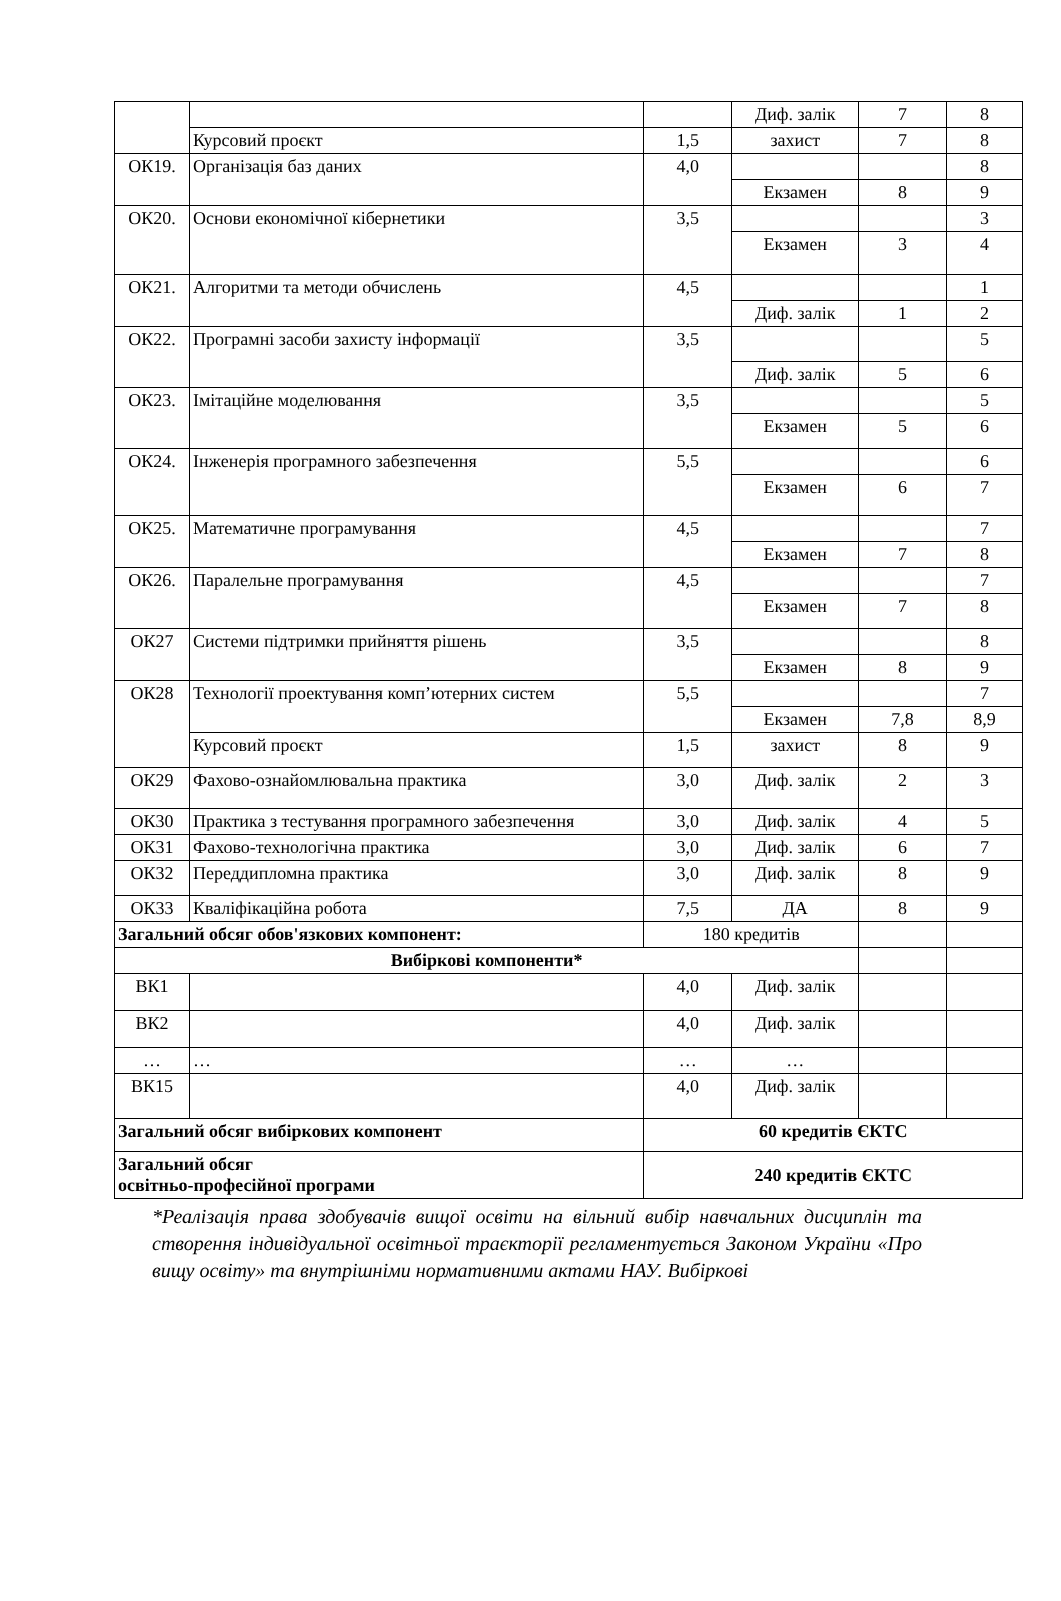| | | | Диф. залік | 7 | 8 |
| | Курсовий проєкт | 1,5 | захист | 7 | 8 |
| ОК19. | Організація баз даних | 4,0 | | | 8 |
| | | | Екзамен | 8 | 9 |
| ОК20. | Основи економічної кібернетики | 3,5 | | | 3 |
| | | | Екзамен | 3 | 4 |
| ОК21. | Алгоритми та методи обчислень | 4,5 | | | 1 |
| | | | Диф. залік | 1 | 2 |
| ОК22. | Програмні засоби захисту інформації | 3,5 | | | 5 |
| | | | Диф. залік | 5 | 6 |
| ОК23. | Імітаційне моделювання | 3,5 | | | 5 |
| | | | Екзамен | 5 | 6 |
| ОК24. | Інженерія програмного забезпечення | 5,5 | | | 6 |
| | | | Екзамен | 6 | 7 |
| ОК25. | Математичне програмування | 4,5 | | | 7 |
| | | | Екзамен | 7 | 8 |
| ОК26. | Паралельне програмування | 4,5 | | | 7 |
| | | | Екзамен | 7 | 8 |
| ОК27 | Системи підтримки прийняття рішень | 3,5 | | | 8 |
| | | | Екзамен | 8 | 9 |
| ОК28 | Технології проектування комп’ютерних систем | 5,5 | | | 7 |
| | | | Екзамен | 7,8 | 8,9 |
| | Курсовий проєкт | 1,5 | захист | 8 | 9 |
| ОК29 | Фахово-ознайомлювальна практика | 3,0 | Диф. залік | 2 | 3 |
| ОК30 | Практика з тестування програмного забезпечення | 3,0 | Диф. залік | 4 | 5 |
| ОК31 | Фахово-технологічна практика | 3,0 | Диф. залік | 6 | 7 |
| ОК32 | Переддипломна практика | 3,0 | Диф. залік | 8 | 9 |
| ОК33 | Кваліфікаційна робота | 7,5 | ДА | 8 | 9 |
| Загальний обсяг обов'язкових компонент: | | 180 кредитів | | | |
| Вибіркові компоненти* | | | | | |
| ВК1 | | 4,0 | Диф. залік | | |
| ВК2 | | 4,0 | Диф. залік | | |
| … | … | … | … | | |
| ВК15 | | 4,0 | Диф. залік | | |
| Загальний обсяг вибіркових компонент | | 60 кредитів ЄКТС | | | |
| Загальний обсяг освітньо-професійної програми | | 240 кредитів ЄКТС | | | |
*Реалізація права здобувачів вищої освіти на вільний вибір навчальних дисциплін та створення індивідуальної освітньої траєкторії регламентується Законом України «Про вищу освіту» та внутрішніми нормативними актами НАУ. Вибіркові